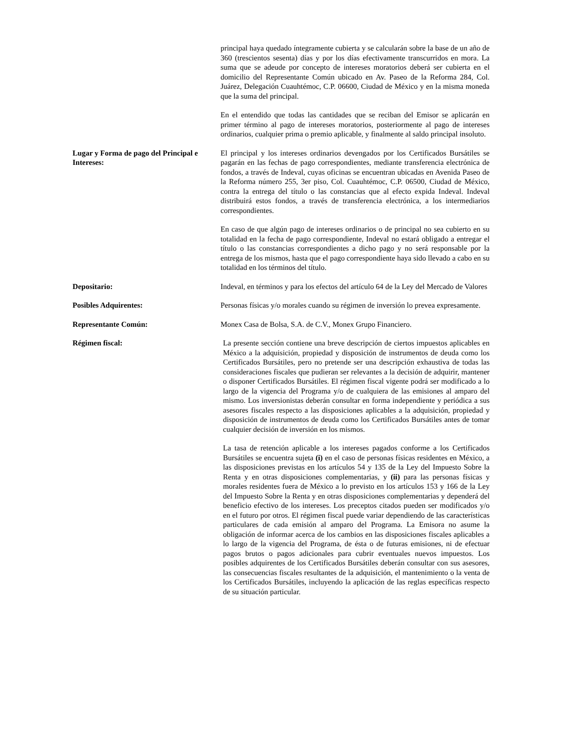principal haya quedado íntegramente cubierta y se calcularán sobre la base de un año de 360 (trescientos sesenta) días y por los días efectivamente transcurridos en mora. La suma que se adeude por concepto de intereses moratorios deberá ser cubierta en el domicilio del Representante Común ubicado en Av. Paseo de la Reforma 284, Col. Juárez, Delegación Cuauhtémoc, C.P. 06600, Ciudad de México y en la misma moneda que la suma del principal.
En el entendido que todas las cantidades que se reciban del Emisor se aplicarán en primer término al pago de intereses moratorios, posteriormente al pago de intereses ordinarios, cualquier prima o premio aplicable, y finalmente al saldo principal insoluto.
Lugar y Forma de pago del Principal e Intereses:
El principal y los intereses ordinarios devengados por los Certificados Bursátiles se pagarán en las fechas de pago correspondientes, mediante transferencia electrónica de fondos, a través de Indeval, cuyas oficinas se encuentran ubicadas en Avenida Paseo de la Reforma número 255, 3er piso, Col. Cuauhtémoc, C.P. 06500, Ciudad de México, contra la entrega del título o las constancias que al efecto expida Indeval. Indeval distribuirá estos fondos, a través de transferencia electrónica, a los intermediarios correspondientes.
En caso de que algún pago de intereses ordinarios o de principal no sea cubierto en su totalidad en la fecha de pago correspondiente, Indeval no estará obligado a entregar el título o las constancias correspondientes a dicho pago y no será responsable por la entrega de los mismos, hasta que el pago correspondiente haya sido llevado a cabo en su totalidad en los términos del título.
Depositario: Indeval, en términos y para los efectos del artículo 64 de la Ley del Mercado de Valores
Posibles Adquirentes: Personas físicas y/o morales cuando su régimen de inversión lo prevea expresamente.
Representante Común: Monex Casa de Bolsa, S.A. de C.V., Monex Grupo Financiero.
Régimen fiscal: La presente sección contiene una breve descripción de ciertos impuestos aplicables en México a la adquisición, propiedad y disposición de instrumentos de deuda como los Certificados Bursátiles, pero no pretende ser una descripción exhaustiva de todas las consideraciones fiscales que pudieran ser relevantes a la decisión de adquirir, mantener o disponer Certificados Bursátiles. El régimen fiscal vigente podrá ser modificado a lo largo de la vigencia del Programa y/o de cualquiera de las emisiones al amparo del mismo. Los inversionistas deberán consultar en forma independiente y periódica a sus asesores fiscales respecto a las disposiciones aplicables a la adquisición, propiedad y disposición de instrumentos de deuda como los Certificados Bursátiles antes de tomar cualquier decisión de inversión en los mismos.
La tasa de retención aplicable a los intereses pagados conforme a los Certificados Bursátiles se encuentra sujeta (i) en el caso de personas físicas residentes en México, a las disposiciones previstas en los artículos 54 y 135 de la Ley del Impuesto Sobre la Renta y en otras disposiciones complementarias, y (ii) para las personas físicas y morales residentes fuera de México a lo previsto en los artículos 153 y 166 de la Ley del Impuesto Sobre la Renta y en otras disposiciones complementarias y dependerá del beneficio efectivo de los intereses. Los preceptos citados pueden ser modificados y/o en el futuro por otros. El régimen fiscal puede variar dependiendo de las características particulares de cada emisión al amparo del Programa. La Emisora no asume la obligación de informar acerca de los cambios en las disposiciones fiscales aplicables a lo largo de la vigencia del Programa, de ésta o de futuras emisiones, ni de efectuar pagos brutos o pagos adicionales para cubrir eventuales nuevos impuestos. Los posibles adquirentes de los Certificados Bursátiles deberán consultar con sus asesores, las consecuencias fiscales resultantes de la adquisición, el mantenimiento o la venta de los Certificados Bursátiles, incluyendo la aplicación de las reglas específicas respecto de su situación particular.